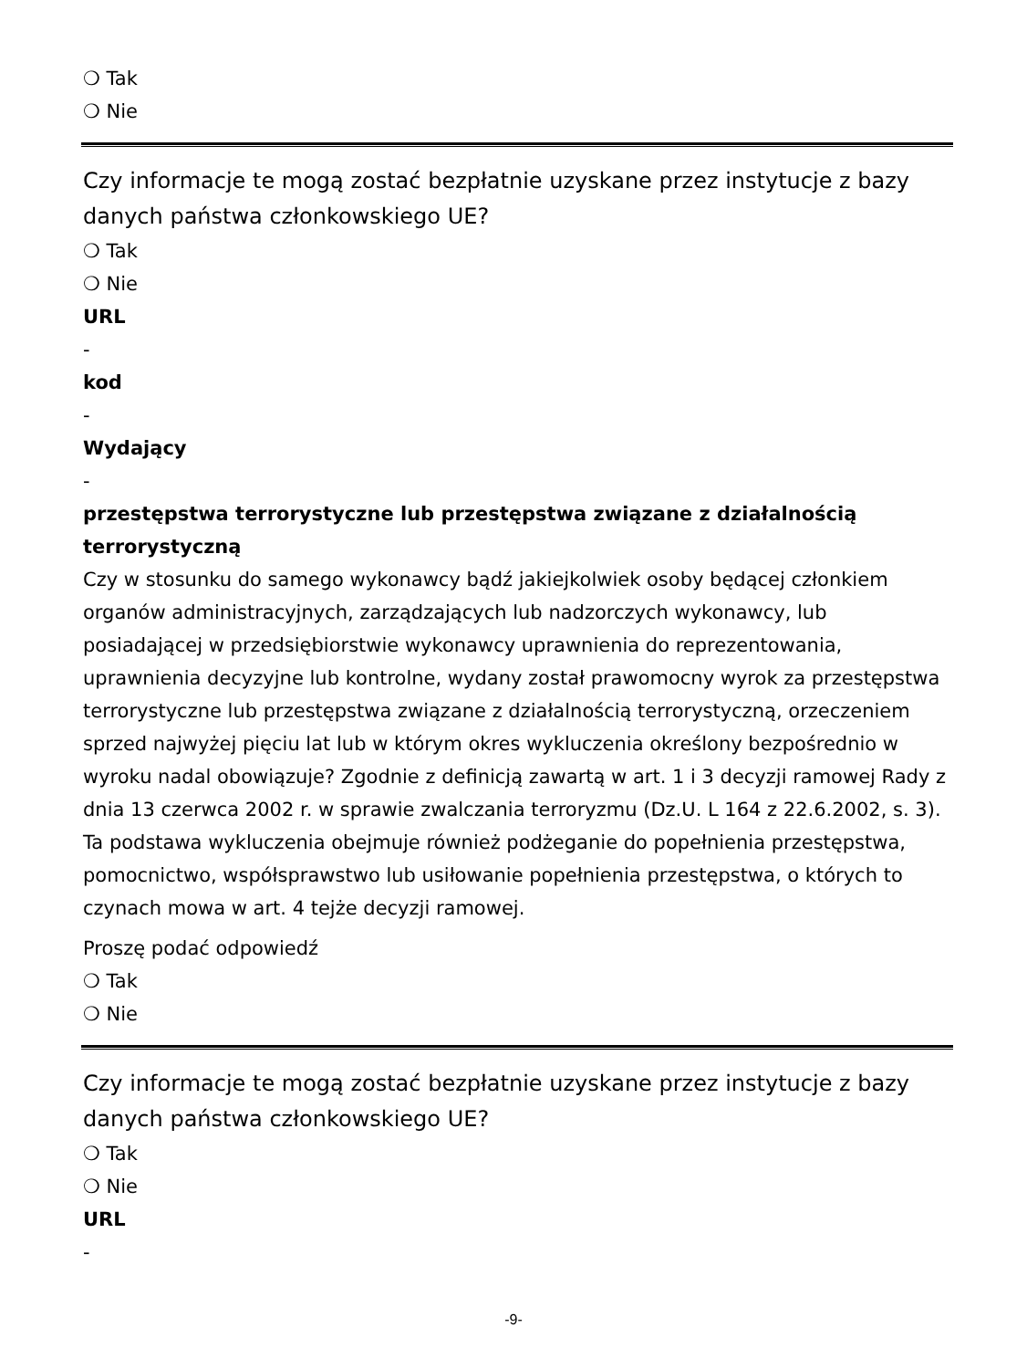❍ Tak
❍ Nie
Czy informacje te mogą zostać bezpłatnie uzyskane przez instytucje z bazy danych państwa członkowskiego UE?
❍ Tak
❍ Nie
URL
-
kod
-
Wydający
-
przestępstwa terrorystyczne lub przestępstwa związane z działalnością terrorystyczną
Czy w stosunku do samego wykonawcy bądź jakiejkolwiek osoby będącej członkiem organów administracyjnych, zarządzających lub nadzorczych wykonawcy, lub posiadającej w przedsiębiorstwie wykonawcy uprawnienia do reprezentowania, uprawnienia decyzyjne lub kontrolne, wydany został prawomocny wyrok za przestępstwa terrorystyczne lub przestępstwa związane z działalnością terrorystyczną, orzeczeniem sprzed najwyżej pięciu lat lub w którym okres wykluczenia określony bezpośrednio w wyroku nadal obowiązuje? Zgodnie z definicją zawartą w art. 1 i 3 decyzji ramowej Rady z dnia 13 czerwca 2002 r. w sprawie zwalczania terroryzmu (Dz.U. L 164 z 22.6.2002, s. 3). Ta podstawa wykluczenia obejmuje również podżeganie do popełnienia przestępstwa, pomocnictwo, współsprawstwo lub usiłowanie popełnienia przestępstwa, o których to czynach mowa w art. 4 tejże decyzji ramowej.
Proszę podać odpowiedź
❍ Tak
❍ Nie
Czy informacje te mogą zostać bezpłatnie uzyskane przez instytucje z bazy danych państwa członkowskiego UE?
❍ Tak
❍ Nie
URL
-
-9-